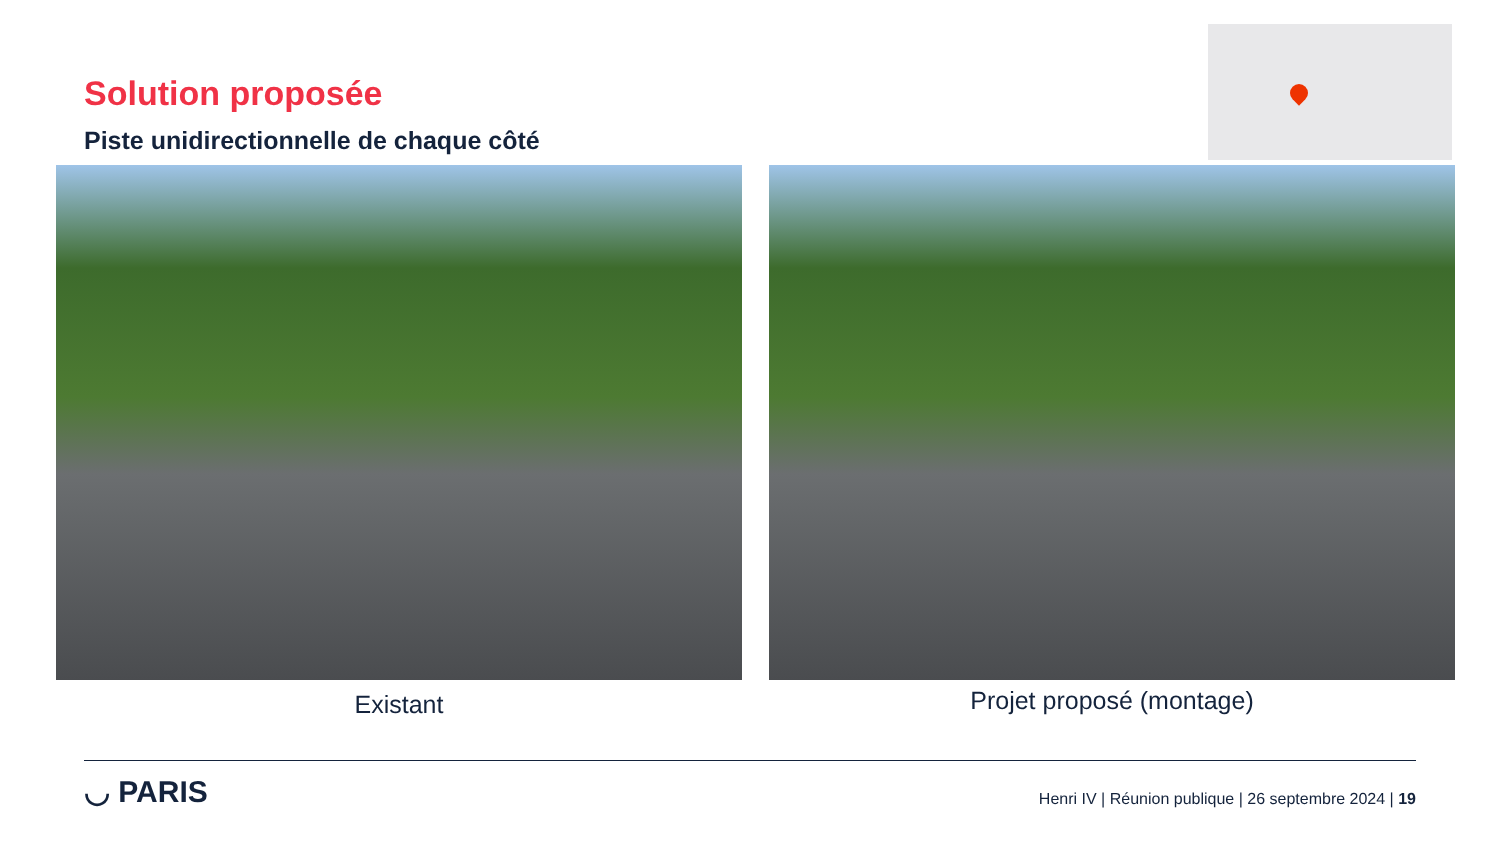Solution proposée
Piste unidirectionnelle de chaque côté
Existant Projet proposé (montage)
◡ PARIS
Henri IV | Réunion publique | 26 septembre 2024 | 19